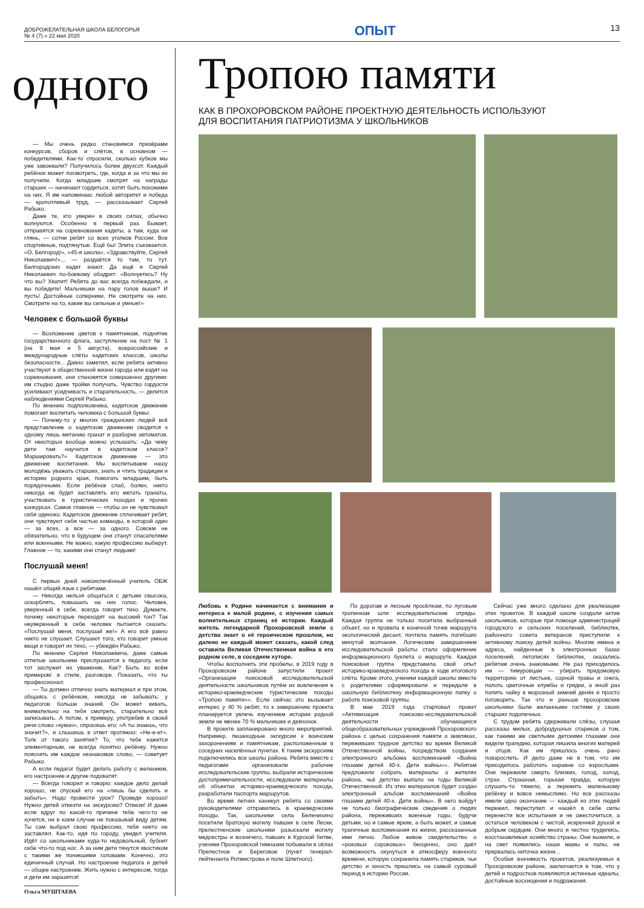ДОБРОЖЕЛАТЕЛЬНАЯ ШКОЛА БЕЛОГОРЬЯ
№ 4 (7) » 22 мая 2020
ОПЫТ
13
одного
— Мы очень редко становимся призёрами конкурсов, сборов и слётов, в основном — победителями. Как-то спросили, сколько кубков мы уже завоевали? Получилось более двухсот. Каждый ребёнок может посмотреть, где, когда и за что мы их получили. Когда младшие смотрят на награды старших — начинают гордиться, хотят быть похожими на них. Я им напоминаю: любой авторитет и победа — кропотливый труд, — рассказывает Сергей Рабыко.
Даже те, кто уверен в своих силах, обычно волнуются. Особенно в первый раз. Бывает, отправятся на соревнования кадеты, а там, куда ни глянь, — сотни ребят со всех уголков России. Все спортивные, подтянутые. Ещё бы! Элита съезжается. «О, Белгород!», «45-я школа», «Здравствуйте, Сергей Николаевич!»... — раздаётся то там, то тут. Белгородских кадет знают. Да ещё и Сергей Николаевич по-боевому ободрит: «Волнуетесь? Ну что вы? Хватит! Ребята до вас всегда побеждали, и вы победите! Мальчишки на пару голов выше? И пусть! Достойные соперники. Не смотрите на них. Смотрите на то, какие вы сильные и умные!»
Человек с большой буквы
— Возложение цветов к памятникам, поднятие государственного флага, заступление на пост № 1 (на 9 мая и 5 августа), всероссийские и международные слёты кадетских классов, школы безопасности... Давно заметил, если ребята активно участвуют в общественной жизни города или ездят на соревнования, они становятся совершенно другими: им стыдно даже тройки получать. Чувство гордости усиливают усидчивость и старательность, — делится наблюдениями Сергей Рабыко.
По мнению подполковника, кадетское движение помогает воспитать человека с большой буквы:
— Почему-то у многих гражданских людей всё представление о кадетском движении сводится к одному лишь метанию гранат и разборке автоматов. От некоторых вообще можно услышать: «Да чему дети там научатся в кадетском классе? Маршировать?» Кадетское движение — это движение воспитания. Мы воспитываем нашу молодёжь уважать старших, знать и чтить традиции и историю родного края, помогать младшим, быть порядочными. Если ребёнок слаб, болен, никто никогда не будет заставлять его метать гранаты, участвовать в туристических походах и прочих конкурсах. Самое главное — чтобы он не чувствовал себя одиноко. Кадетское движение сплачивает ребят, они чувствуют себя частью команды, в которой один — за всех, а все — за одного. Совсем не обязательно, что в будущем они станут спасателями или военными. Не важно, какую профессию выберут. Главное — то, какими они станут людьми!
Послушай меня!
С первых дней новоиспечённый учитель ОБЖ нашёл общий язык с ребятами.
— Никогда нельзя общаться с детьми свысока, оскорблять, повышать на них голос. Человек, уверенный в себе, всегда говорит тихо. Думаете, почему некоторые переходят на высокий тон? Так неуверенный в себе человек пытается сказать: «Послушай меня, послушай же!» А его всё равно никто не слушает. Слушают того, кто говорит умные вещи и говорит их тихо, — убеждён Рабыко.
По мнению Сергея Николаевича, даже самые отпетые школьники прислушаются к педагогу, если тот заслужит их уважение. Как? Быть во всём примером: в стиле, разговоре. Показать, что ты профессионал.
— Ты должен отлично знать материал и при этом, общаясь с ребёнком, никогда не забывать: у педагогов больше знаний. Он может кивать, внимательно на тебя смотреть, старательно всё записывать. А потом, к примеру, употребив в своей речи слово «кумач», спросишь его: «А ты знаешь, что значит?», и слышишь в ответ протяжно: «Не-е-ет». Толк от такого занятия? То, что тебе кажется элементарным, не всегда понятно ребёнку. Нужно пояснять им каждое незнакомое слово, — советует Рабыко.
А если педагог будет делать работу с желанием, его настроение и другие подхватят:
— Всегда говорил и говорю: каждое дело делай хорошо, не спускай его на «лишь бы сделать и забыть». Надо провести урок? Проведи хорошо! Нужно детей отвезти на экскурсию? Отвези! И даже если вдруг по какой-то причине тебе чего-то не хочется, ни в коем случае не показывай виду детям. Ты сам выбрал свою профессию, тебя никто не заставлял. Как-то, идя по городу, увидел учителя. Идёт со школьниками куда-то недовольный, бубнит себе что-то под нос. А за ним дети тянутся хвостиком с такими же поникшими головами. Конечно, это единичный случай. Но настроение педагога и детей — общее настроение. Жить нужно с интересом, тогда и дети им заразятся!
Ольга МУШТАЕВА
Тропою памяти
КАК В ПРОХОРОВСКОМ РАЙОНЕ ПРОЕКТНУЮ ДЕЯТЕЛЬНОСТЬ ИСПОЛЬЗУЮТ
ДЛЯ ВОСПИТАНИЯ ПАТРИОТИЗМА У ШКОЛЬНИКОВ
Любовь к Родине начинается с внимания и интереса к малой родине, с изучения самых волнительных страниц её истории. Каждый житель легендарной Прохоровской земли с детства знает о её героическом прошлом, но далеко не каждый может сказать, какой след оставила Великая Отечественная война в его родном селе, в соседнем хуторе.
Чтобы восполнить эти пробелы, в 2019 году в Прохоровском районе запустили проект «Организация поисковой исследовательской деятельности школьников путём их вовлечения в историко-краеведческие туристические походы «Тропою памяти»». Если сейчас это вызывает интерес у 40 % ребят, то к завершению проекта планируется увлечь изучением истории родной земли не менее 70 % мальчишек и девчонок.
В проекте запланировано много мероприятий. Например, пешеходные экскурсии к воинским захоронениям и памятникам, расположенным в соседних населённых пунктах. К таким экскурсиям подключились все школы района. Ребята вместе с педагогами организовали рабочие исследовательские группы, выбрали исторические достопримечательности, исследовали материалы об объектах историко-краеведческого похода, разработали паспорта маршрутов.
Во время летних каникул ребята со своими руководителями отправились в краеведческие походы. Так, школьники села Беленихино посетили братскую могилу павших в селе Лески, прелестненские школьники разыскали могилу медсестры и возничего, павших в Курской битве, ученики Прохоровской гимназии побывали в сёлах Прелестное и Береговое (пункт генерал-лейтенанта Ротмистрова и поле Шпетного).
По дорогам и лесным просёлкам, по луговым тропинкам шли исследовательские отряды. Каждая группа не только посетила выбранный объект, но и провела в конечной точке маршрута экологический десант, почтила память погибших минутой молчания. Логическим завершением исследовательской работы стало оформление информационного буклета о маршруте. Каждая поисковая группа представила свой опыт историко-краеведческого похода в ходе итогового слёта. Кроме этого, ученики каждой школы вместе с родителями сформировали и передали в школьную библиотеку информационную папку о работе поисковой группы.
В мае 2019 года стартовал проект «Активизация поисково-исследовательской деятельности обучающихся общеобразовательных учреждений Прохоровского района с целью сохранения памяти о земляках, переживших трудное детство во время Великой Отечественной войны, посредством создания электронного альбома воспоминаний «Война глазами детей 40-х. Дети войны»». Ребятам предложили собрать материалы о жителях района, чьё детство выпало на годы Великой Отечественной. Из этих материалов будет создан электронный альбом воспоминаний «Война глазами детей 40-х. Дети войны». В него войдут не только биографические сведения о людях района, переживших военные годы, будучи детьми, но и самые яркие, а быть может, и самые трагичные воспоминания из жизни, рассказанные ими лично. Любое живое свидетельство о «роковых сороковых» бесценно, оно даёт возможность окунуться в атмосферу военного времени, которую сохранила память стариков, чьи детство и юность пришлись на самый суровый период в истории России.
Сейчас уже много сделано для реализации этих проектов. В каждой школе создали актив школьников, которые при помощи администраций городского и сельских поселений, библиотек, районного совета ветеранов приступили к активному поиску детей войны. Многие имена и адреса, найденные в электронных базах поселений, летописях библиотек, оказались ребятам очень знакомыми. Не раз приходилось им — тимуровцам — убирать придомовую территорию от листьев, сорной травы и снега, полоть цветочные клумбы и грядки, а иной раз попить чайку в морозный зимний денёк и просто поговорить. Так что и раньше прохоровские школьники были желанными гостями у своих старших подопечных.
С трудом ребята сдерживали слёзы, слушая рассказы милых, добродушных стариков о том, как такими же светлыми детскими глазами они видели трагедию, которая лишила многих матерей и отцов. Как им пришлось очень рано повзрослеть. И дело даже не в том, что им приходилось работать наравне со взрослыми. Они пережили смерть близких, голод, холод, страх. Страшная, горькая правда, которую слушать-то тяжело, а пережить маленькому ребёнку и вовсе немыслимо. Но все рассказы имели одно окончание — каждый из этих людей пережил, переступил и нашёл в себе силы перенести все испытания и не ожесточиться, а остаться человеком с чистой, искренней душой и добрым сердцем. Они много и честно трудились, восстанавливая хозяйство страны. Они выжили, и на свет появились наши мамы и папы, не прервалась ниточка жизни...
Особая значимость проектов, реализуемых в Прохоровском районе, заключается в том, что у детей и подростков появляются истинные идеалы, достойные восхищения и подражания.